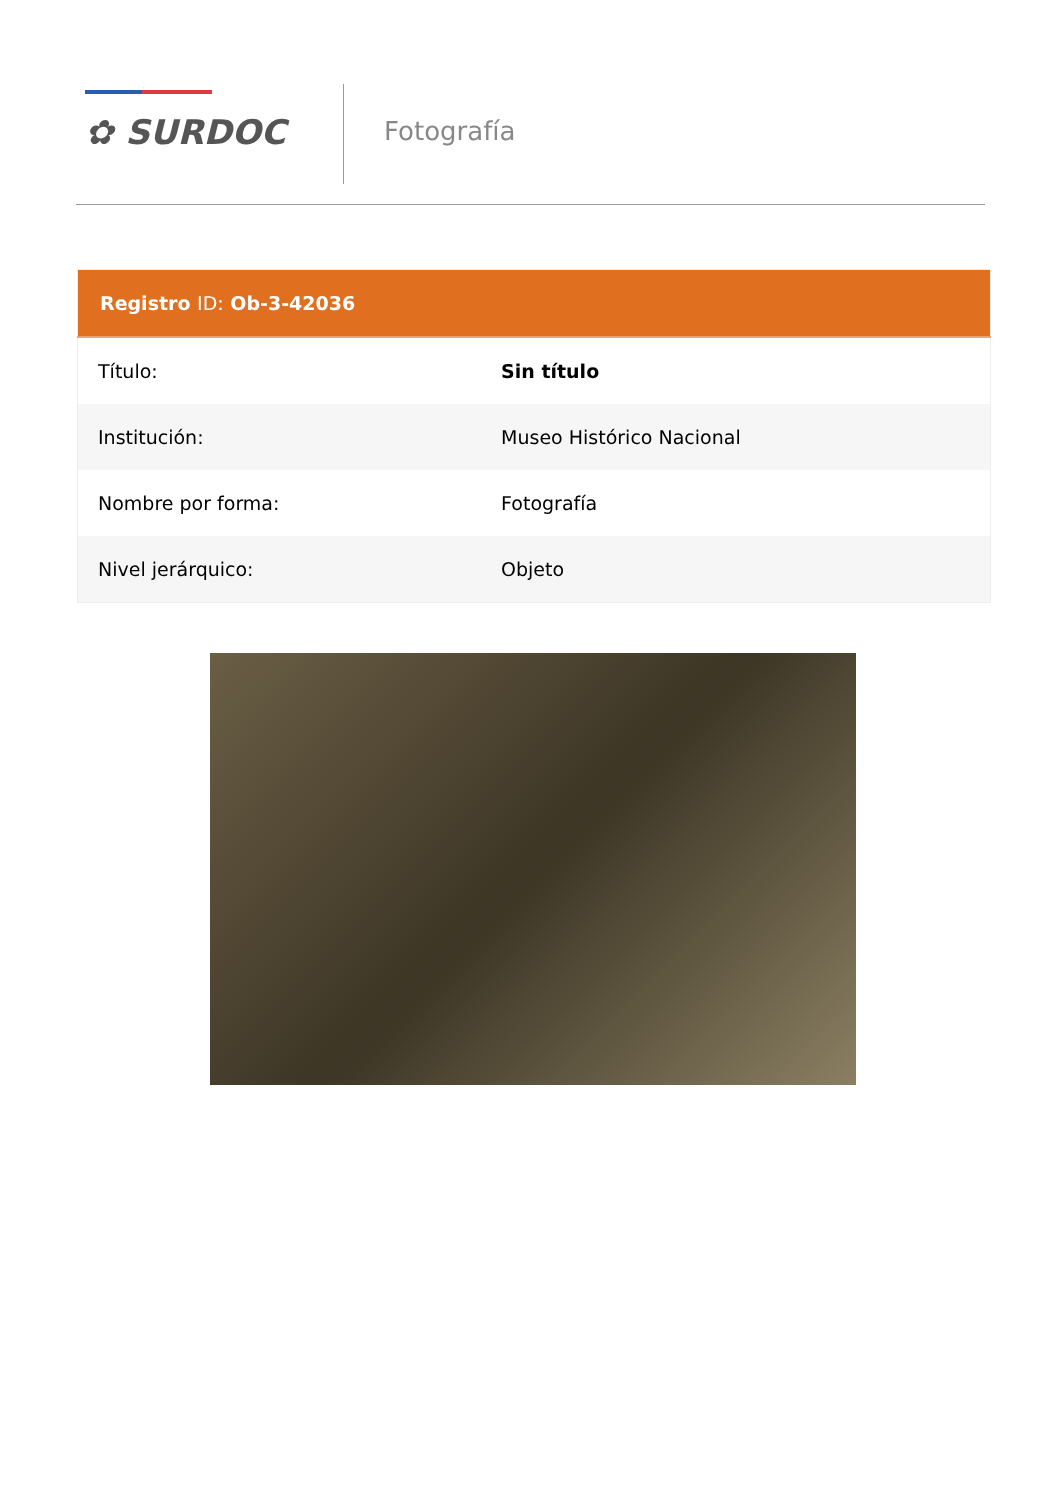✿ SURDOC Fotografía
| Registro ID: Ob-3-42036 | |
| --- | --- |
| Título: | Sin título |
| Institución: | Museo Histórico Nacional |
| Nombre por forma: | Fotografía |
| Nivel jerárquico: | Objeto |